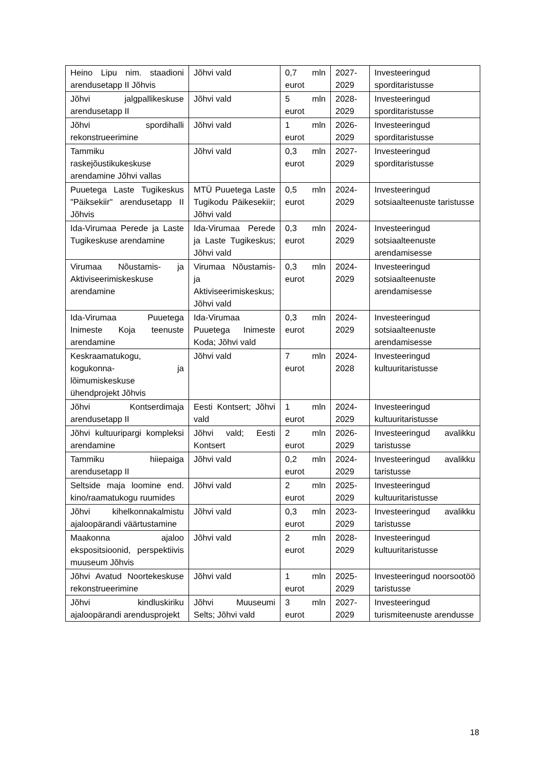| Heino Lipu nim. staadioni arendusetapp II Jõhvis | Jõhvi vald | 0,7 mln eurot | 2027-2029 | Investeeringud sporditaristusse |
| Jõhvi jalgpallikeskuse arendusetapp II | Jõhvi vald | 5 mln eurot | 2028-2029 | Investeeringud sporditaristusse |
| Jõhvi spordihalli rekonstrueerimine | Jõhvi vald | 1 mln eurot | 2026-2029 | Investeeringud sporditaristusse |
| Tammiku raskejõustikukeskuse arendamine Jõhvi vallas | Jõhvi vald | 0,3 mln eurot | 2027-2029 | Investeeringud sporditaristusse |
| Puuetega Laste Tugikeskus "Päiksekiir" arendusetapp II Jõhvis | MTÜ Puuetega Laste Tugikodu Päikesekiir; Jõhvi vald | 0,5 mln eurot | 2024-2029 | Investeeringud sotsiaalteenuste taristusse |
| Ida-Virumaa Perede ja Laste Tugikeskuse arendamine | Ida-Virumaa Perede ja Laste Tugikeskus; Jõhvi vald | 0,3 mln eurot | 2024-2029 | Investeeringud sotsiaalteenuste arendamisesse |
| Virumaa Nõustamis- ja Aktiviseerimiskeskuse arendamine | Virumaa Nõustamis- ja Aktiviseerimiskeskus; Jõhvi vald | 0,3 mln eurot | 2024-2029 | Investeeringud sotsiaalteenuste arendamisesse |
| Ida-Virumaa Puuetega Inimeste Koja teenuste arendamine | Ida-Virumaa Puuetega Inimeste Koda; Jõhvi vald | 0,3 mln eurot | 2024-2029 | Investeeringud sotsiaalteenuste arendamisesse |
| Keskraamatukogu, kogukonna- ja lõimumiskeskuse ühendprojekt Jõhvis | Jõhvi vald | 7 mln eurot | 2024-2028 | Investeeringud kultuuritaristusse |
| Jõhvi Kontserdimaja arendusetapp II | Eesti Kontsert; Jõhvi vald | 1 mln eurot | 2024-2029 | Investeeringud kultuuritaristusse |
| Jõhvi kultuuripargi kompleksi arendamine | Jõhvi vald; Eesti Kontsert | 2 mln eurot | 2026-2029 | Investeeringud avalikku taristusse |
| Tammiku hiiepaiga arendusetapp II | Jõhvi vald | 0,2 mln eurot | 2024-2029 | Investeeringud avalikku taristusse |
| Seltside maja loomine end. kino/raamatukogu ruumides | Jõhvi vald | 2 mln eurot | 2025-2029 | Investeeringud kultuuritaristusse |
| Jõhvi kihelkonnakalmistu ajaloopärandi väärtustamine | Jõhvi vald | 0,3 mln eurot | 2023-2029 | Investeeringud avalikku taristusse |
| Maakonna ajaloo ekspositsioonid, perspektiivis muuseum Jõhvis | Jõhvi vald | 2 mln eurot | 2028-2029 | Investeeringud kultuuritaristusse |
| Jõhvi Avatud Noortekeskuse rekonstrueerimine | Jõhvi vald | 1 mln eurot | 2025-2029 | Investeeringud noorsootöö taristusse |
| Jõhvi kindluskiriku ajaloopärandi arendusprojekt | Jõhvi Muuseumi Selts; Jõhvi vald | 3 mln eurot | 2027-2029 | Investeeringud turismiteenuste arendusse |
18